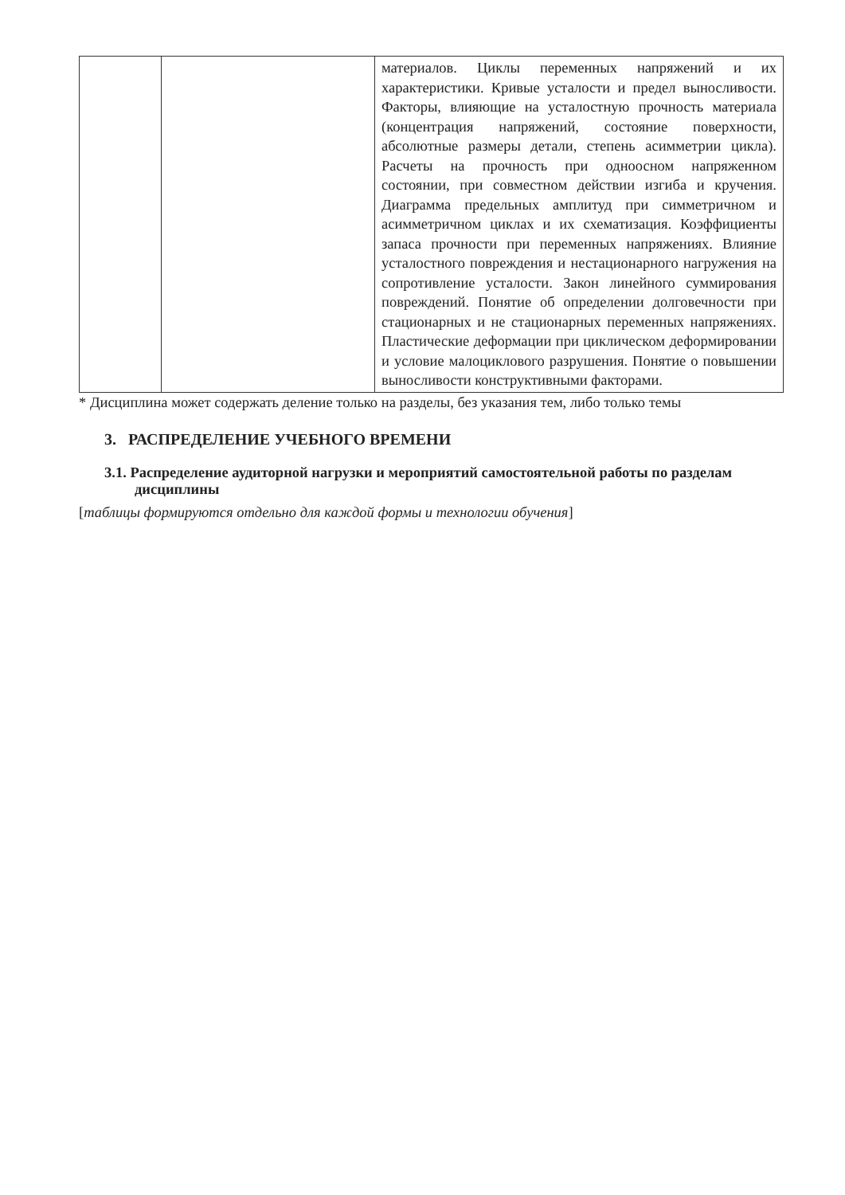| | | материалов. Циклы переменных напряжений и их характеристики. Кривые усталости и предел выносливости. Факторы, влияющие на усталостную прочность материала (концентрация напряжений, состояние поверхности, абсолютные размеры детали, степень асимметрии цикла). Расчеты на прочность при одноосном напряженном состоянии, при совместном действии изгиба и кручения. Диаграмма предельных амплитуд при симметричном и асимметричном циклах и их схематизация. Коэффициенты запаса прочности при переменных напряжениях. Влияние усталостного повреждения и нестационарного нагружения на сопротивление усталости. Закон линейного суммирования повреждений. Понятие об определении долговечности при стационарных и не стационарных переменных напряжениях. Пластические деформации при циклическом деформировании и условие малоциклового разрушения. Понятие о повышении выносливости конструктивными факторами. |
* Дисциплина может содержать деление только на разделы, без указания тем, либо только темы
3. РАСПРЕДЕЛЕНИЕ УЧЕБНОГО ВРЕМЕНИ
3.1. Распределение аудиторной нагрузки и мероприятий самостоятельной работы по разделам дисциплины
[таблицы формируются отдельно для каждой формы и технологии обучения]